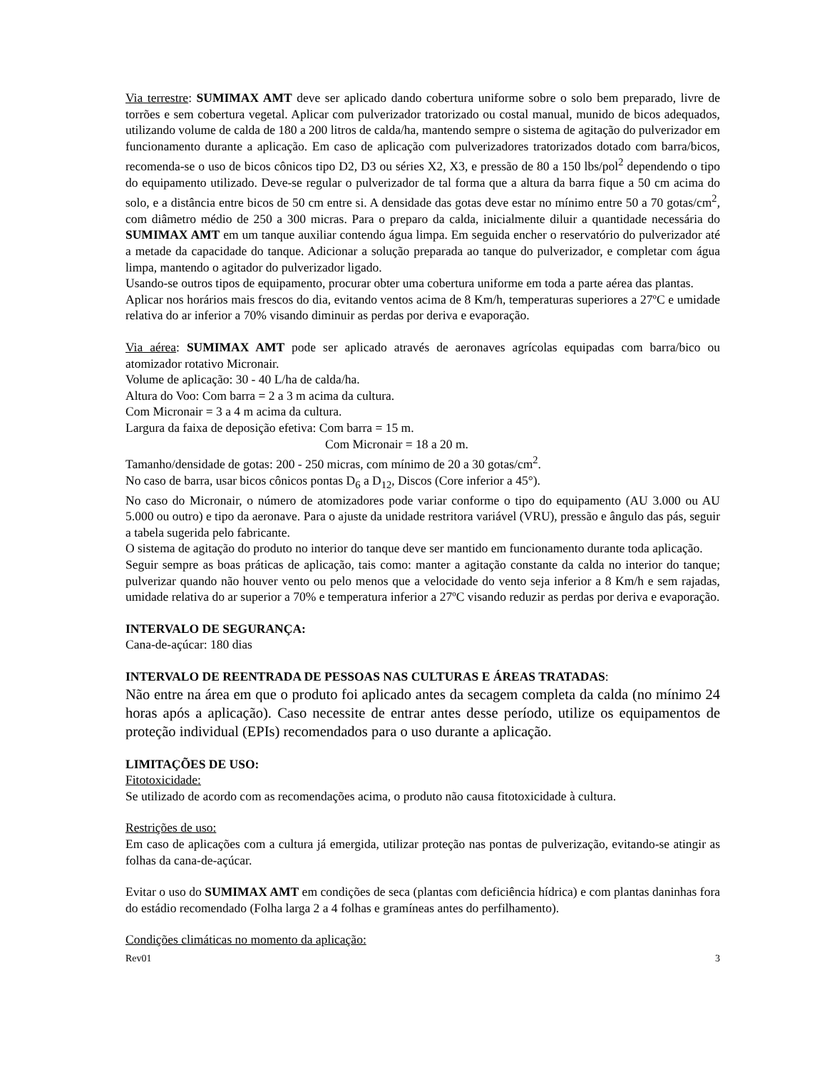Via terrestre: SUMIMAX AMT deve ser aplicado dando cobertura uniforme sobre o solo bem preparado, livre de torrões e sem cobertura vegetal. Aplicar com pulverizador tratorizado ou costal manual, munido de bicos adequados, utilizando volume de calda de 180 a 200 litros de calda/ha, mantendo sempre o sistema de agitação do pulverizador em funcionamento durante a aplicação. Em caso de aplicação com pulverizadores tratorizados dotado com barra/bicos, recomenda-se o uso de bicos cônicos tipo D2, D3 ou séries X2, X3, e pressão de 80 a 150 lbs/pol<sup>2</sup> dependendo o tipo do equipamento utilizado. Deve-se regular o pulverizador de tal forma que a altura da barra fique a 50 cm acima do solo, e a distância entre bicos de 50 cm entre si. A densidade das gotas deve estar no mínimo entre 50 a 70 gotas/cm<sup>2</sup>, com diâmetro médio de 250 a 300 micras. Para o preparo da calda, inicialmente diluir a quantidade necessária do SUMIMAX AMT em um tanque auxiliar contendo água limpa. Em seguida encher o reservatório do pulverizador até a metade da capacidade do tanque. Adicionar a solução preparada ao tanque do pulverizador, e completar com água limpa, mantendo o agitador do pulverizador ligado.
Usando-se outros tipos de equipamento, procurar obter uma cobertura uniforme em toda a parte aérea das plantas.
Aplicar nos horários mais frescos do dia, evitando ventos acima de 8 Km/h, temperaturas superiores a 27ºC e umidade relativa do ar inferior a 70% visando diminuir as perdas por deriva e evaporação.
Via aérea: SUMIMAX AMT pode ser aplicado através de aeronaves agrícolas equipadas com barra/bico ou atomizador rotativo Micronair.
Volume de aplicação: 30 - 40 L/ha de calda/ha.
Altura do Voo: Com barra = 2 a 3 m acima da cultura.
Com Micronair = 3 a 4 m acima da cultura.
Largura da faixa de deposição efetiva: Com barra = 15 m.
Com Micronair = 18 a 20 m.
Tamanho/densidade de gotas: 200 - 250 micras, com mínimo de 20 a 30 gotas/cm<sup>2</sup>.
No caso de barra, usar bicos cônicos pontas D<sub>6</sub> a D<sub>12</sub>, Discos (Core inferior a 45°).
No caso do Micronair, o número de atomizadores pode variar conforme o tipo do equipamento (AU 3.000 ou AU 5.000 ou outro) e tipo da aeronave. Para o ajuste da unidade restritora variável (VRU), pressão e ângulo das pás, seguir a tabela sugerida pelo fabricante.
O sistema de agitação do produto no interior do tanque deve ser mantido em funcionamento durante toda aplicação.
Seguir sempre as boas práticas de aplicação, tais como: manter a agitação constante da calda no interior do tanque; pulverizar quando não houver vento ou pelo menos que a velocidade do vento seja inferior a 8 Km/h e sem rajadas, umidade relativa do ar superior a 70% e temperatura inferior a 27ºC visando reduzir as perdas por deriva e evaporação.
INTERVALO DE SEGURANÇA:
Cana-de-açúcar: 180 dias
INTERVALO DE REENTRADA DE PESSOAS NAS CULTURAS E ÁREAS TRATADAS:
Não entre na área em que o produto foi aplicado antes da secagem completa da calda (no mínimo 24 horas após a aplicação). Caso necessite de entrar antes desse período, utilize os equipamentos de proteção individual (EPIs) recomendados para o uso durante a aplicação.
LIMITAÇÕES DE USO:
Fitotoxicidade:
Se utilizado de acordo com as recomendações acima, o produto não causa fitotoxicidade à cultura.
Restrições de uso:
Em caso de aplicações com a cultura já emergida, utilizar proteção nas pontas de pulverização, evitando-se atingir as folhas da cana-de-açúcar.
Evitar o uso do SUMIMAX AMT em condições de seca (plantas com deficiência hídrica) e com plantas daninhas fora do estádio recomendado (Folha larga 2 a 4 folhas e gramíneas antes do perfilhamento).
Condições climáticas no momento da aplicação:
Rev01 3